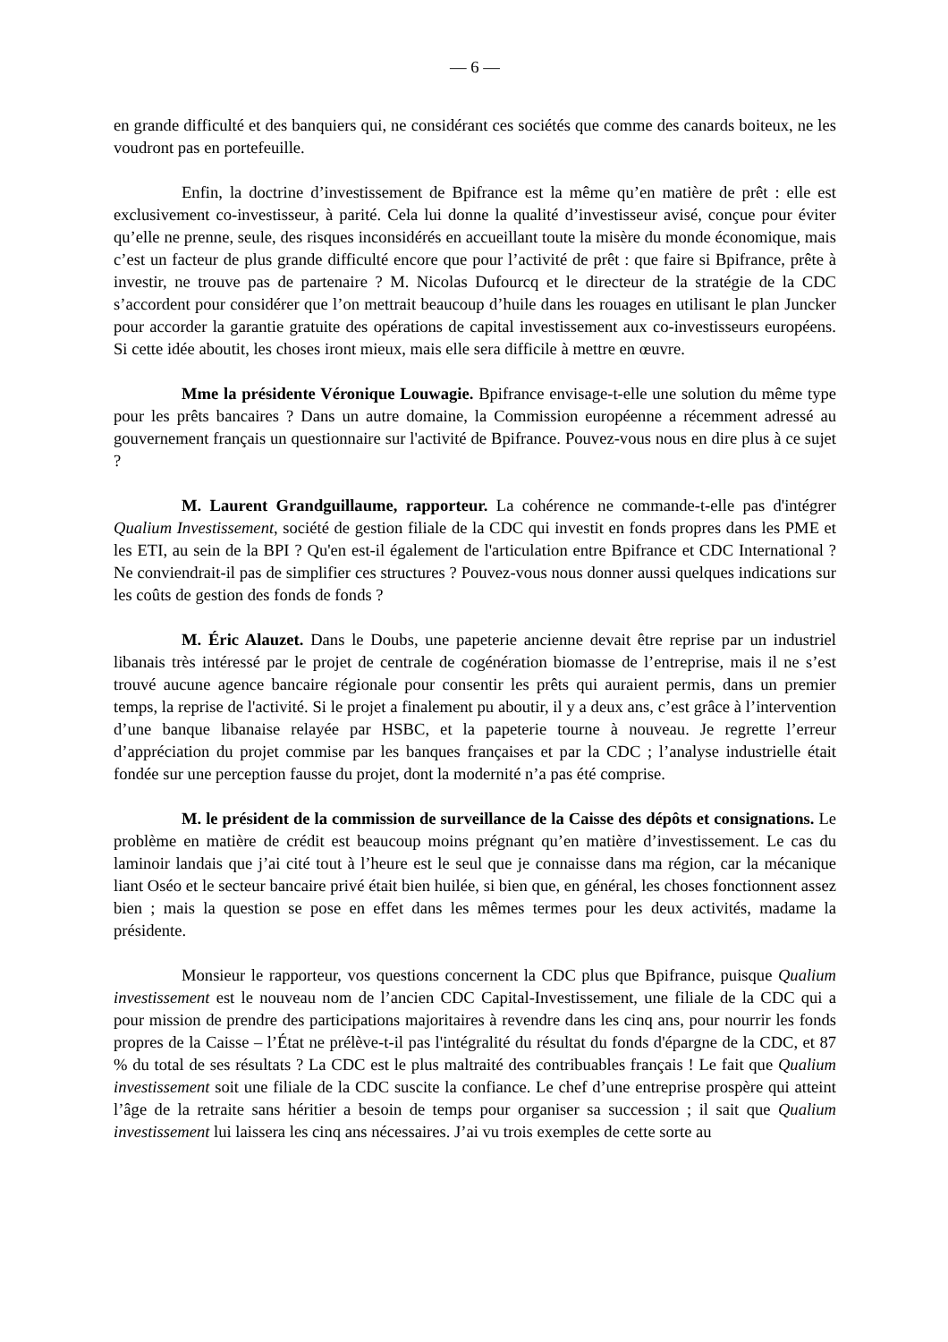— 6 —
en grande difficulté et des banquiers qui, ne considérant ces sociétés que comme des canards boiteux, ne les voudront pas en portefeuille.
Enfin, la doctrine d’investissement de Bpifrance est la même qu’en matière de prêt : elle est exclusivement co-investisseur, à parité. Cela lui donne la qualité d’investisseur avisé, conçue pour éviter qu’elle ne prenne, seule, des risques inconsidérés en accueillant toute la misère du monde économique, mais c’est un facteur de plus grande difficulté encore que pour l’activité de prêt : que faire si Bpifrance, prête à investir, ne trouve pas de partenaire ? M. Nicolas Dufourcq et le directeur de la stratégie de la CDC s’accordent pour considérer que l’on mettrait beaucoup d’huile dans les rouages en utilisant le plan Juncker pour accorder la garantie gratuite des opérations de capital investissement aux co-investisseurs européens. Si cette idée aboutit, les choses iront mieux, mais elle sera difficile à mettre en œuvre.
Mme la présidente Véronique Louwagie. Bpifrance envisage-t-elle une solution du même type pour les prêts bancaires ? Dans un autre domaine, la Commission européenne a récemment adressé au gouvernement français un questionnaire sur l'activité de Bpifrance. Pouvez-vous nous en dire plus à ce sujet ?
M. Laurent Grandguillaume, rapporteur. La cohérence ne commande-t-elle pas d'intégrer Qualium Investissement, société de gestion filiale de la CDC qui investit en fonds propres dans les PME et les ETI, au sein de la BPI ? Qu'en est-il également de l'articulation entre Bpifrance et CDC International ? Ne conviendrait-il pas de simplifier ces structures ? Pouvez-vous nous donner aussi quelques indications sur les coûts de gestion des fonds de fonds ?
M. Éric Alauzet. Dans le Doubs, une papeterie ancienne devait être reprise par un industriel libanais très intéressé par le projet de centrale de cogénération biomasse de l’entreprise, mais il ne s’est trouvé aucune agence bancaire régionale pour consentir les prêts qui auraient permis, dans un premier temps, la reprise de l'activité. Si le projet a finalement pu aboutir, il y a deux ans, c’est grâce à l’intervention d’une banque libanaise relayée par HSBC, et la papeterie tourne à nouveau. Je regrette l’erreur d’appréciation du projet commise par les banques françaises et par la CDC ; l’analyse industrielle était fondée sur une perception fausse du projet, dont la modernité n’a pas été comprise.
M. le président de la commission de surveillance de la Caisse des dépôts et consignations. Le problème en matière de crédit est beaucoup moins prégnant qu’en matière d’investissement. Le cas du laminoir landais que j’ai cité tout à l’heure est le seul que je connaisse dans ma région, car la mécanique liant Oséo et le secteur bancaire privé était bien huilée, si bien que, en général, les choses fonctionnent assez bien ; mais la question se pose en effet dans les mêmes termes pour les deux activités, madame la présidente.
Monsieur le rapporteur, vos questions concernent la CDC plus que Bpifrance, puisque Qualium investissement est le nouveau nom de l’ancien CDC Capital-Investissement, une filiale de la CDC qui a pour mission de prendre des participations majoritaires à revendre dans les cinq ans, pour nourrir les fonds propres de la Caisse – l’État ne prélève-t-il pas l'intégralité du résultat du fonds d'épargne de la CDC, et 87 % du total de ses résultats ? La CDC est le plus maltraité des contribuables français ! Le fait que Qualium investissement soit une filiale de la CDC suscite la confiance. Le chef d’une entreprise prospère qui atteint l’âge de la retraite sans héritier a besoin de temps pour organiser sa succession ; il sait que Qualium investissement lui laissera les cinq ans nécessaires. J’ai vu trois exemples de cette sorte au